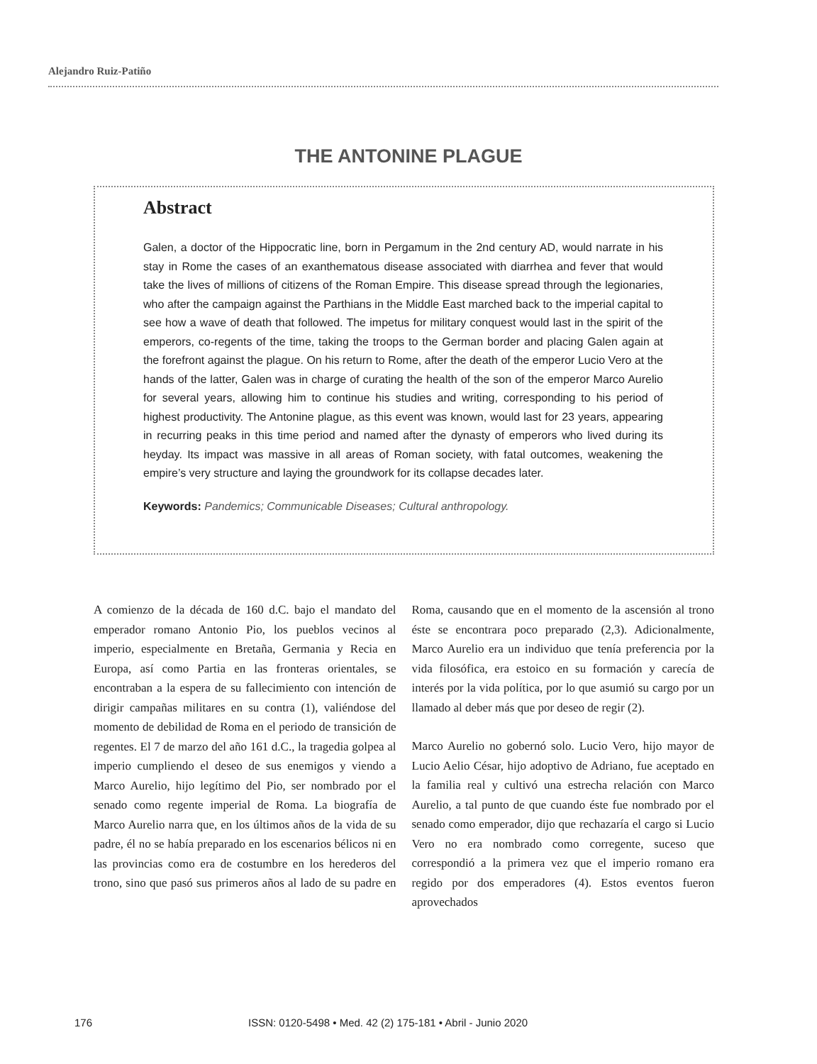Alejandro Ruiz-Patiño
THE ANTONINE PLAGUE
Abstract
Galen, a doctor of the Hippocratic line, born in Pergamum in the 2nd century AD, would narrate in his stay in Rome the cases of an exanthematous disease associated with diarrhea and fever that would take the lives of millions of citizens of the Roman Empire. This disease spread through the legionaries, who after the campaign against the Parthians in the Middle East marched back to the imperial capital to see how a wave of death that followed. The impetus for military conquest would last in the spirit of the emperors, co-regents of the time, taking the troops to the German border and placing Galen again at the forefront against the plague. On his return to Rome, after the death of the emperor Lucio Vero at the hands of the latter, Galen was in charge of curating the health of the son of the emperor Marco Aurelio for several years, allowing him to continue his studies and writing, corresponding to his period of highest productivity. The Antonine plague, as this event was known, would last for 23 years, appearing in recurring peaks in this time period and named after the dynasty of emperors who lived during its heyday. Its impact was massive in all areas of Roman society, with fatal outcomes, weakening the empire’s very structure and laying the groundwork for its collapse decades later.
Keywords: Pandemics; Communicable Diseases; Cultural anthropology.
A comienzo de la década de 160 d.C. bajo el mandato del emperador romano Antonio Pio, los pueblos vecinos al imperio, especialmente en Bretaña, Germania y Recia en Europa, así como Partia en las fronteras orientales, se encontraban a la espera de su fallecimiento con intención de dirigir campañas militares en su contra (1), valiéndose del momento de debilidad de Roma en el periodo de transición de regentes. El 7 de marzo del año 161 d.C., la tragedia golpea al imperio cumpliendo el deseo de sus enemigos y viendo a Marco Aurelio, hijo legítimo del Pio, ser nombrado por el senado como regente imperial de Roma. La biografía de Marco Aurelio narra que, en los últimos años de la vida de su padre, él no se había preparado en los escenarios bélicos ni en las provincias como era de costumbre en los herederos del trono, sino que pasó sus primeros años al lado de su padre en Roma, causando que en el momento de la ascensión al trono éste se encontrara poco preparado (2,3). Adicionalmente, Marco Aurelio era un individuo que tenía preferencia por la vida filosófica, era estoico en su formación y carecía de interés por la vida política, por lo que asumió su cargo por un llamado al deber más que por deseo de regir (2).
Marco Aurelio no gobernó solo. Lucio Vero, hijo mayor de Lucio Aelio César, hijo adoptivo de Adriano, fue aceptado en la familia real y cultivó una estrecha relación con Marco Aurelio, a tal punto de que cuando éste fue nombrado por el senado como emperador, dijo que rechazaría el cargo si Lucio Vero no era nombrado como corregente, suceso que correspondió a la primera vez que el imperio romano era regido por dos emperadores (4). Estos eventos fueron aprovechados
176 ISSN: 0120-5498 • Med. 42 (2) 175-181 • Abril - Junio 2020